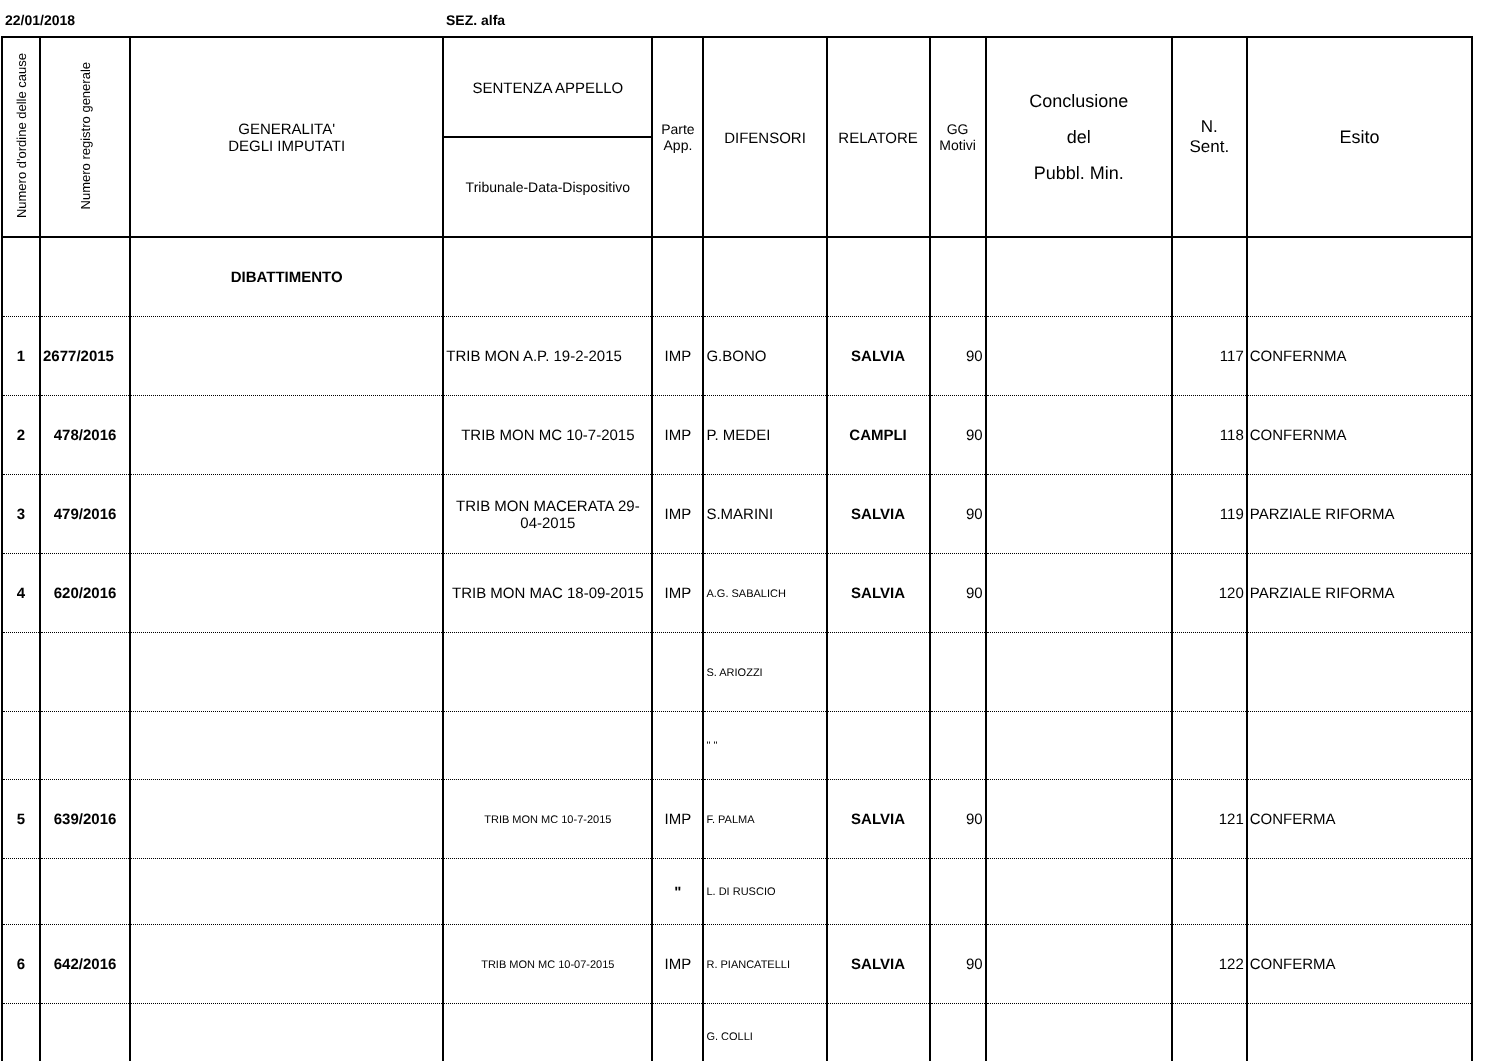22/01/2018 SEZ. alfa
| Numero d'ordine delle cause | Numero registro generale | GENERALITA' DEGLI IMPUTATI | SENTENZA APPELLO | Parte App. | DIFENSORI | RELATORE | GG Motivi | Conclusione del Pubbl. Min. | N. Sent. | Esito |
| --- | --- | --- | --- | --- | --- | --- | --- | --- | --- | --- |
| | | | Tribunale-Data-Dispositivo | | | | | | | |
| | | DIBATTIMENTO | | | | | | | | |
| 1 | 2677/2015 | | TRIB MON A.P. 19-2-2015 | IMP | G.BONO | SALVIA | 90 | | 117 | CONFERNMA |
| 2 | 478/2016 | | TRIB MON MC 10-7-2015 | IMP | P. MEDEI | CAMPLI | 90 | | 118 | CONFERNMA |
| 3 | 479/2016 | | TRIB MON MACERATA 29-04-2015 | IMP | S.MARINI | SALVIA | 90 | | 119 | PARZIALE RIFORMA |
| 4 | 620/2016 | | TRIB MON MAC 18-09-2015 | IMP | A.G. SABALICH | SALVIA | 90 | | 120 | PARZIALE RIFORMA |
| | | | | | S. ARIOZZI | | | | | |
| | | | | | " " | | | | | |
| 5 | 639/2016 | | TRIB MON MC 10-7-2015 | IMP | F. PALMA | SALVIA | 90 | | 121 | CONFERMA |
| | | | | " | L. DI RUSCIO | | | | | |
| 6 | 642/2016 | | TRIB MON MC 10-07-2015 | IMP | R. PIANCATELLI | SALVIA | 90 | | 122 | CONFERMA |
| | | | | | G. COLLI | | | | | |